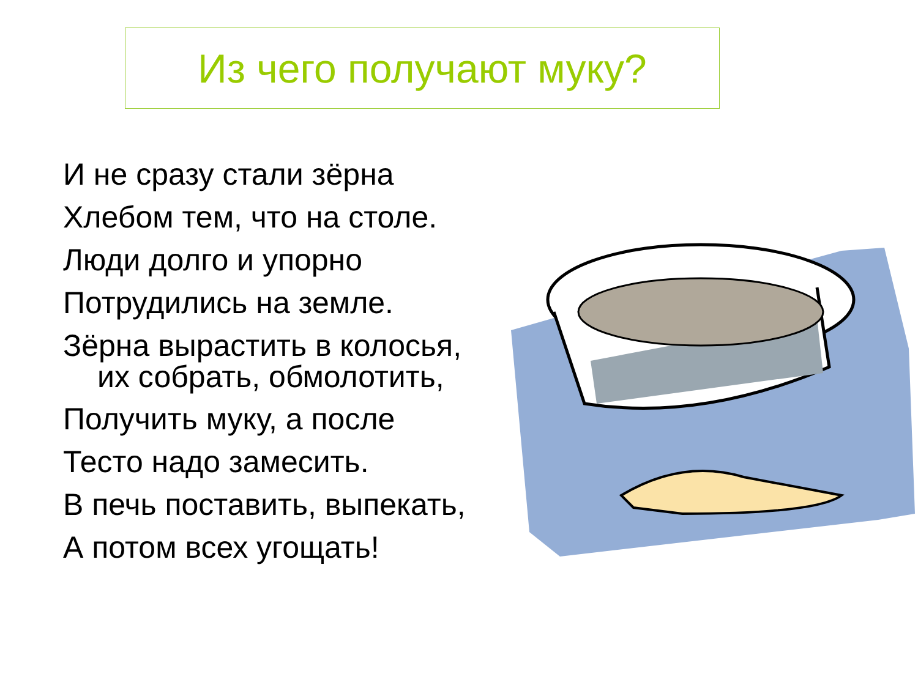Из чего получают муку?
И не сразу стали зёрна
Хлебом тем, что на столе.
Люди долго и упорно
Потрудились на земле.
Зёрна вырастить в колосья,
их собрать, обмолотить,
Получить муку, а после
Тесто надо замесить.
В печь поставить, выпекать,
А потом всех угощать!